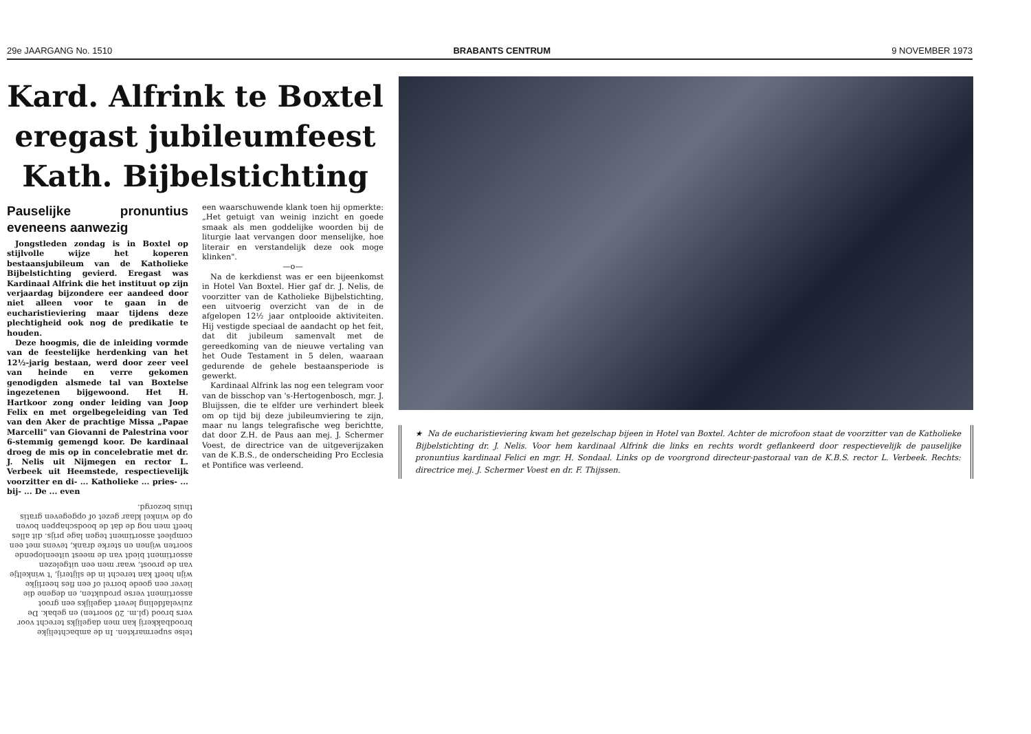29e JAARGANG No. 1510 BRABANTS CENTRUM 9 NOVEMBER 1973
Kard. Alfrink te Boxtel eregast jubileumfeest Kath. Bijbelstichting
Pauselijke pronuntius eveneens aanwezig
Jongstleden zondag is in Boxtel op stijlvolle wijze het koperen bestaansjubileum van de Katholieke Bijbelstichting gevierd. Eregast was Kardinaal Alfrink die het instituut op zijn verjaardag bijzondere eer aandeed door niet alleen voor te gaan in de eucharistieviering maar tijdens deze plechtigheid ook nog de predikatie te houden.
Deze hoogmis, die de inleiding vormde van de feestelijke herdenking van het 12½-jarig bestaan, werd door zeer veel van heinde en verre gekomen genodigden alsmede tal van Boxtelse ingezetenen bijgewoond. Het H. Hartkoor zong onder leiding van Joop Felix en met orgelbegeleiding van Ted van den Aker de prachtige Missa „Papae Marcelli" van Giovanni de Palestrina voor 6-stemmig gemengd koor. De kardinaal droeg de mis op in concelebratie met dr. J. Nelis uit Nijmegen en rector L. Verbeek uit Heemstede, respectievelijk voorzitter en di- ... Katholieke ... pries- ... bij- ... De ... even
een waarschuwende klank toen hij opmerkte: „Het getuigt van weinig inzicht en goede smaak als men goddelijke woorden bij de liturgie laat vervangen door menselijke, hoe literair en verstandelijk deze ook moge klinken".
—o—
Na de kerkdienst was er een bijeenkomst in Hotel Van Boxtel. Hier gaf dr. J. Nelis, de voorzitter van de Katholieke Bijbelstichting, een uitvoerig overzicht van de in de afgelopen 12½ jaar ontplooide aktiviteiten. Hij vestigde speciaal de aandacht op het feit, dat dit jubileum samenvalt met de gereedkoming van de nieuwe vertaling van het Oude Testament in 5 delen, waaraan gedurende de gehele bestaansperiode is gewerkt.
Kardinaal Alfrink las nog een telegram voor van de bisschop van 's-Hertogenbosch, mgr. J. Bluijssen, die te elfder ure verhindert bleek om op tijd bij deze jubileumviering te zijn, maar nu langs telegrafische weg berichtte, dat door Z.H. de Paus aan mej. J. Schermer Voest, de directrice van de uitgeverijzaken van de K.B.S., de onderscheiding Pro Ecclesia et Pontifice was verleend.
telse supermarkten. In de ambachtelijke broodbakkerij kan men dagelijks terecht voor vers brood (pl.m. 20 soorten) en gebak. De zuivelafdeling levert dagelijks een groot assortiment verse produkten, en degene die liever een goede borrel of een fles heerlijke wijn heeft kan terecht in de slijterij, 't winkeltje van de proost, waar men een uitgelezen assortiment biedt van de meest uiteenlopende soorten wijnen en sterke drank, tevens met een compleet assortiment tegen lage prijs. dit alles heeft men nog de dat de boodschappen boven op de winkel klaar gezet of opgegeven gratis thuis bezorgd.
★ Na de eucharistieviering kwam het gezelschap bijeen in Hotel van Boxtel. Achter de microfoon staat de voorzitter van de Katholieke Bijbelstichting dr. J. Nelis. Voor hem kardinaal Alfrink die links en rechts wordt geflankeerd door respectievelijk de pauselijke pronuntius kardinaal Felici en mgr. H. Sondaal. Links op de voorgrond directeur-pastoraal van de K.B.S. rector L. Verbeek. Rechts: directrice mej. J. Schermer Voest en dr. F. Thijssen.